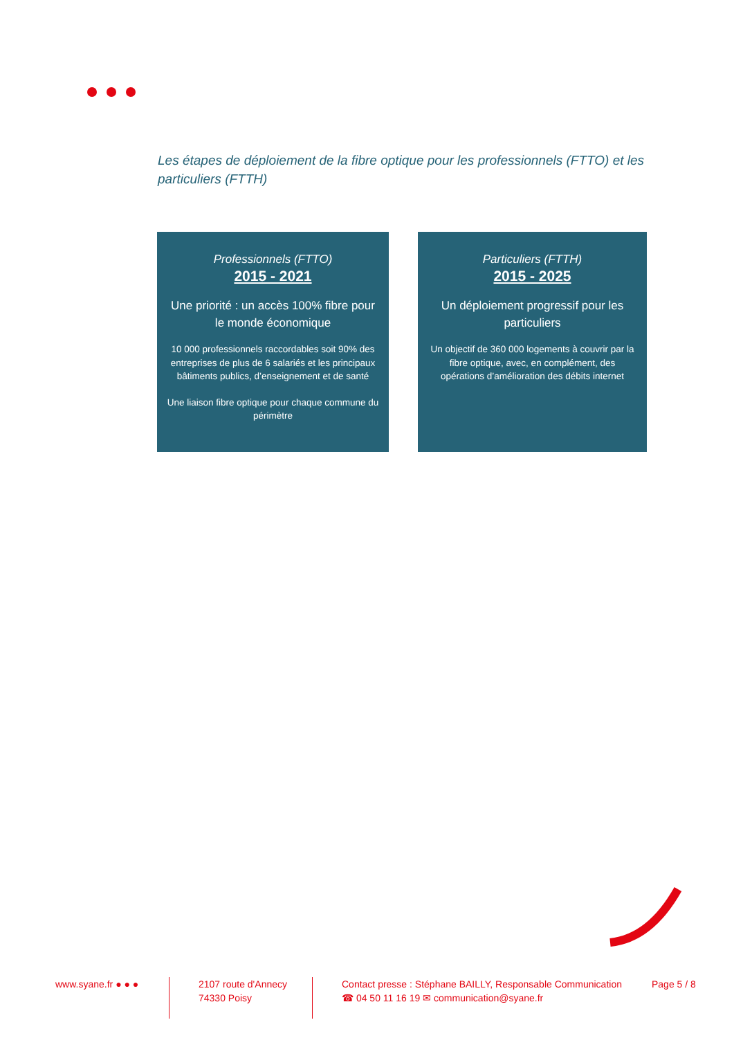Les étapes de déploiement de la fibre optique pour les professionnels (FTTO) et les particuliers (FTTH)
Professionnels (FTTO)
2015 - 2021
Une priorité : un accès 100% fibre pour le monde économique
10 000 professionnels raccordables soit 90% des entreprises de plus de 6 salariés et les principaux bâtiments publics, d’enseignement et de santé
Une liaison fibre optique pour chaque commune du périmètre
Particuliers (FTTH)
2015 - 2025
Un déploiement progressif pour les particuliers
Un objectif de 360 000 logements à couvrir par la fibre optique, avec, en complément, des opérations d’amélioration des débits internet
www.syane.fr ● ● ●
2107 route d'Annecy
74330 Poisy
Contact presse : Stéphane BAILLY, Responsable Communication
☎ 04 50 11 16 19 ✉ communication@syane.fr
Page 5 / 8